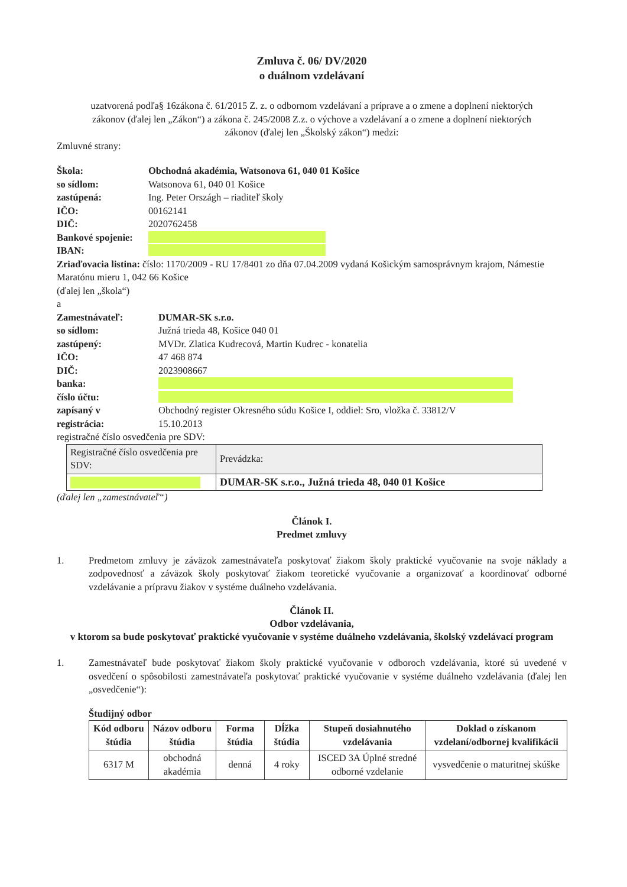Zmluva č. 06/ DV/2020
o duálnom vzdelávaní
uzatvorená podľa§ 16zákona č. 61/2015 Z. z. o odbornom vzdelávaní a príprave a o zmene a doplnení niektorých zákonov (ďalej len „Zákon“) a zákona č. 245/2008 Z.z. o výchove a vzdelávaní a o zmene a doplnení niektorých zákonov (ďalej len „Školský zákon“) medzi:
Zmluvné strany:
Škola: Obchodná akadémia, Watsonova 61, 040 01 Košice
so sídlom: Watsonova 61, 040 01 Košice
zastúpená: Ing. Peter Országh – riaditeľ školy
IČO: 00162141
DIČ: 2020762458
Bankové spojenie:
IBAN:
Zriaďovacia listina: číslo: 1170/2009 - RU 17/8401 zo dňa 07.04.2009 vydaná Košickým samosprávnym krajom, Námestie Maratónu mieru 1, 042 66 Košice
(ďalej len „škola“)
a
Zamestnávateľ: DUMAR-SK s.r.o.
so sídlom: Južná trieda 48, Košice 040 01
zastúpený: MVDr. Zlatica Kudrecová, Martin Kudrec - konatelia
IČO: 47 468 874
DIČ: 2023908667
banka:
číslo účtu:
zapísaný v Obchodný register Okresného súdu Košice I, oddiel: Sro, vložka č. 33812/V
registrácia: 15.10.2013
registračné číslo osvedčenia pre SDV:
| Registračné číslo osvedčenia pre SDV: | Prevádzka: |
| | DUMAR-SK s.r.o., Južná trieda 48, 040 01 Košice |
(ďalej len „zamestnávateľ“)
Článok I.
Predmet zmluvy
1. Predmetom zmluvy je záväzok zamestnávateľa poskytovať žiakom školy praktické vyučovanie na svoje náklady a zodpovednosť a záväzok školy poskytovať žiakom teoretické vyučovanie a organizovať a koordinovať odborné vzdelávanie a prípravu žiakov v systéme duálneho vzdelávania.
Článok II.
Odbor vzdelávania,
v ktorom sa bude poskytovať praktické vyučovanie v systéme duálneho vzdelávania, školský vzdelávací program
1. Zamestnávateľ bude poskytovať žiakom školy praktické vyučovanie v odboroch vzdelávania, ktoré sú uvedené v osvedčení o spôsobilosti zamestnávateľa poskytovať praktické vyučovanie v systéme duálneho vzdelávania (ďalej len „osvedčenie“):
Študijný odbor
| Kód odboru štúdia | Názov odboru štúdia | Forma štúdia | Dĺžka štúdia | Stupeň dosiahnutého vzdelávania | Doklad o získanom vzdelaní/odbornej kvalifikácii |
| --- | --- | --- | --- | --- | --- |
| 6317 M | obchodná akadémia | denná | 4 roky | ISCED 3A Úplné stredné odborné vzdelanie | vysvedčenie o maturitnej skúške |